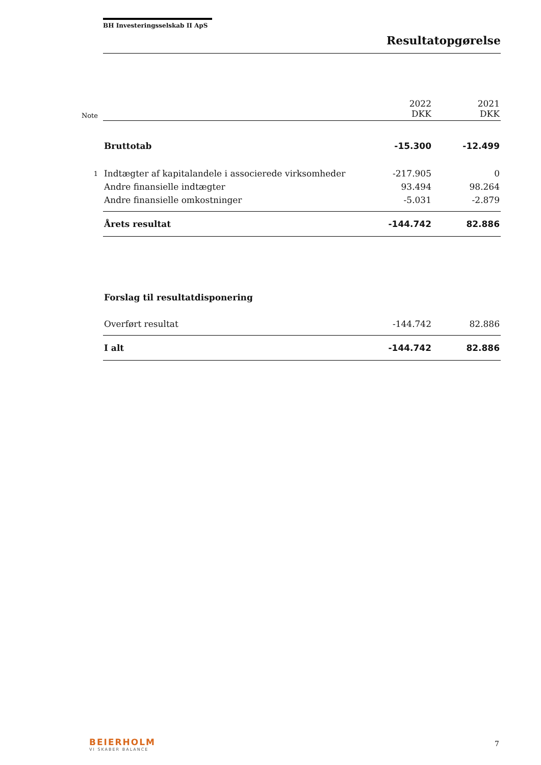BH Investeringsselskab II ApS
Resultatopgørelse
| Note | | 2022 DKK | 2021 DKK |
| | Bruttotab | -15.300 | -12.499 |
| 1 | Indtægter af kapitalandele i associerede virksomheder | -217.905 | 0 |
| | Andre finansielle indtægter | 93.494 | 98.264 |
| | Andre finansielle omkostninger | -5.031 | -2.879 |
| | Årets resultat | -144.742 | 82.886 |
| | Forslag til resultatdisponering | | |
| | Overført resultat | -144.742 | 82.886 |
| | I alt | -144.742 | 82.886 |
BEIERHOLM
VI SKABER BALANCE
7